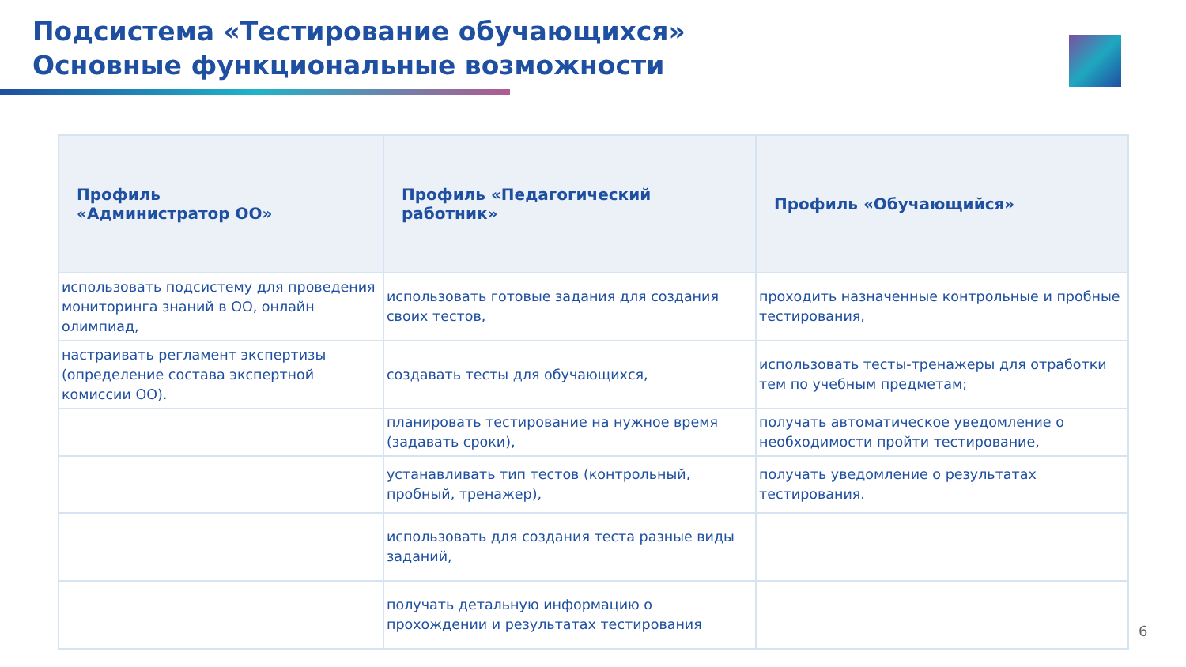Подсистема «Тестирование обучающихся»
Основные функциональные возможности
| Профиль «Администратор ОО» | Профиль «Педагогический работник» | Профиль «Обучающийся» |
| --- | --- | --- |
| использовать подсистему для проведения мониторинга знаний в ОО, онлайн олимпиад, | использовать готовые задания для создания своих тестов, | проходить назначенные контрольные и пробные тестирования, |
| настраивать регламент экспертизы (определение состава экспертной комиссии ОО). | создавать тесты для обучающихся, | использовать тесты-тренажеры для отработки тем по учебным предметам; |
| | планировать тестирование на нужное время (задавать сроки), | получать автоматическое уведомление о необходимости пройти тестирование, |
| | устанавливать тип тестов (контрольный, пробный, тренажер), | получать уведомление о результатах тестирования. |
| | использовать для создания теста разные виды заданий, | |
| | получать детальную информацию о прохождении и результатах тестирования | |
6